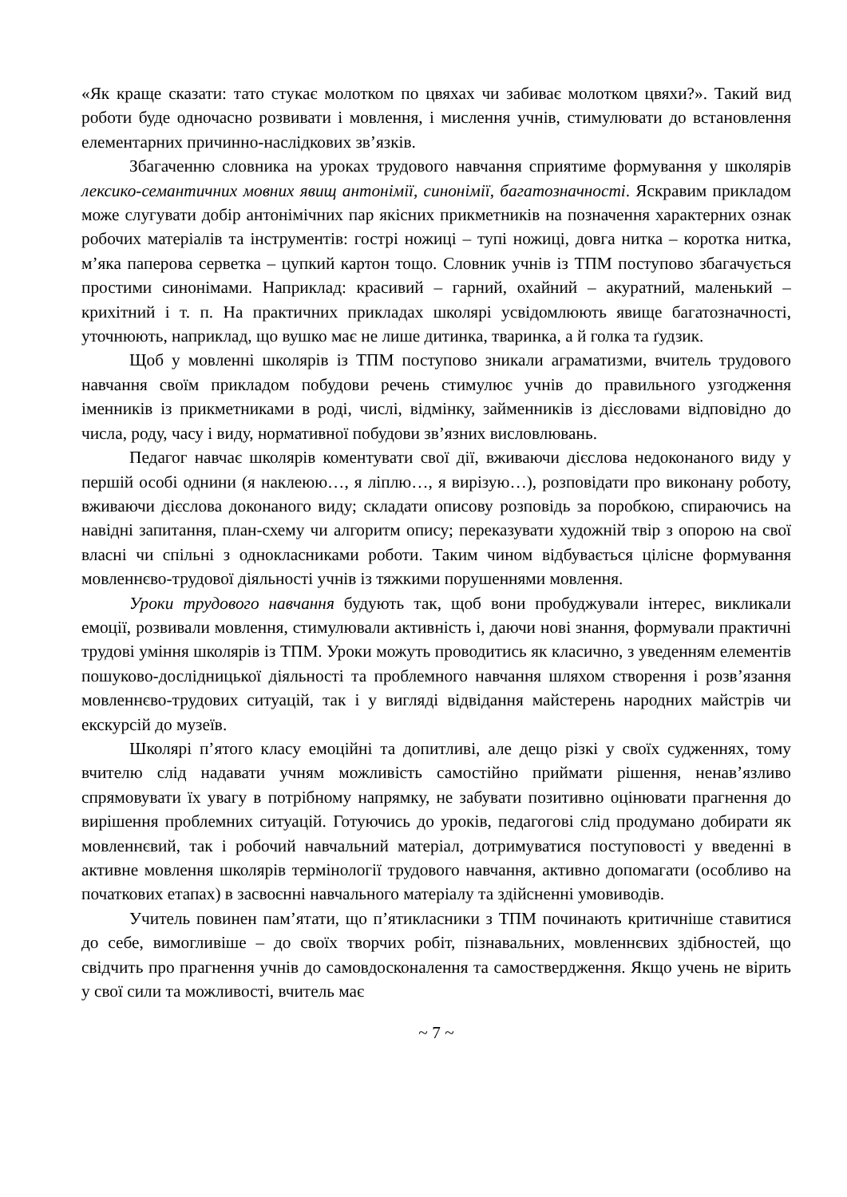«Як краще сказати: тато стукає молотком по цвяхах чи забиває молотком цвяхи?». Такий вид роботи буде одночасно розвивати і мовлення, і мислення учнів, стимулювати до встановлення елементарних причинно-наслідкових зв’язків.
Збагаченню словника на уроках трудового навчання сприятиме формування у школярів лексико-семантичних мовних явищ антонімії, синонімії, багатозначності. Яскравим прикладом може слугувати добір антонімічних пар якісних прикметників на позначення характерних ознак робочих матеріалів та інструментів: гострі ножиці – тупі ножиці, довга нитка – коротка нитка, м’яка паперова серветка – цупкий картон тощо. Словник учнів із ТПМ поступово збагачується простими синонімами. Наприклад: красивий – гарний, охайний – акуратний, маленький – крихітний і т. п. На практичних прикладах школярі усвідомлюють явище багатозначності, уточнюють, наприклад, що вушко має не лише дитинка, тваринка, а й голка та ґудзик.
Щоб у мовленні школярів із ТПМ поступово зникали аграматизми, вчитель трудового навчання своїм прикладом побудови речень стимулює учнів до правильного узгодження іменників із прикметниками в роді, числі, відмінку, займенників із дієсловами відповідно до числа, роду, часу і виду, нормативної побудови зв’язних висловлювань.
Педагог навчає школярів коментувати свої дії, вживаючи дієслова недоконаного виду у першій особі однини (я наклеюю…, я ліплю…, я вирізую…), розповідати про виконану роботу, вживаючи дієслова доконаного виду; складати описову розповідь за поробкою, спираючись на навідні запитання, план-схему чи алгоритм опису; переказувати художній твір з опорою на свої власні чи спільні з однокласниками роботи. Таким чином відбувається цілісне формування мовленнєво-трудової діяльності учнів із тяжкими порушеннями мовлення.
Уроки трудового навчання будують так, щоб вони пробуджували інтерес, викликали емоції, розвивали мовлення, стимулювали активність і, даючи нові знання, формували практичні трудові уміння школярів із ТПМ. Уроки можуть проводитись як класично, з уведенням елементів пошуково-дослідницької діяльності та проблемного навчання шляхом створення і розв’язання мовленнєво-трудових ситуацій, так і у вигляді відвідання майстерень народних майстрів чи екскурсій до музеїв.
Школярі п’ятого класу емоційні та допитливі, але дещо різкі у своїх судженнях, тому вчителю слід надавати учням можливість самостійно приймати рішення, ненав’язливо спрямовувати їх увагу в потрібному напрямку, не забувати позитивно оцінювати прагнення до вирішення проблемних ситуацій. Готуючись до уроків, педагогові слід продумано добирати як мовленнєвий, так і робочий навчальний матеріал, дотримуватися поступовості у введенні в активне мовлення школярів термінології трудового навчання, активно допомагати (особливо на початкових етапах) в засвоєнні навчального матеріалу та здійсненні умовиводів.
Учитель повинен пам’ятати, що п’ятикласники з ТПМ починають критичніше ставитися до себе, вимогливіше – до своїх творчих робіт, пізнавальних, мовленнєвих здібностей, що свідчить про прагнення учнів до самовдосконалення та самоствердження. Якщо учень не вірить у свої сили та можливості, вчитель має
~ 7 ~